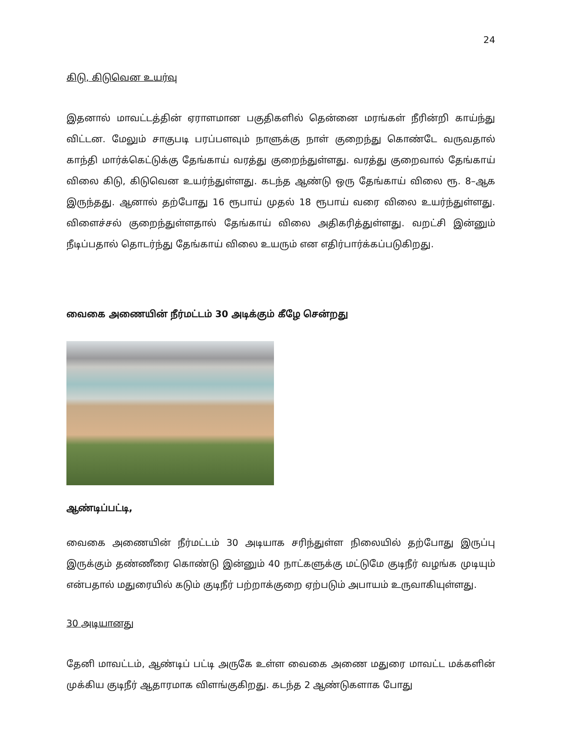24
கிடு, கிடுவென உயர்வு
இதனால் மாவட்டத்தின் ஏராளமான பகுதிகளில் தென்னை மரங்கள் நீரின்றி காய்ந்து விட்டன. மேலும் சாகுபடி பரப்பளவும் நாளுக்கு நாள் குறைந்து கொண்டே வருவதால் காந்தி மார்க்கெட்டுக்கு தேங்காய் வரத்து குறைந்துள்ளது. வரத்து குறைவால் தேங்காய் விலை கிடு, கிடுவென உயர்ந்துள்ளது. கடந்த ஆண்டு ஒரு தேங்காய் விலை ரூ. 8–ஆக இருந்தது. ஆனால் தற்போது 16 ரூபாய் முதல் 18 ரூபாய் வரை விலை உயர்ந்துள்ளது. விளைச்சல் குறைந்துள்ளதால் தேங்காய் விலை அதிகரித்துள்ளது. வறட்சி இன்னும் நீடிப்பதால் தொடர்ந்து தேங்காய் விலை உயரும் என எதிர்பார்க்கப்படுகிறது.
வைகை அணையின் நீர்மட்டம் 30 அடிக்கும் கீழே சென்றது
ஆண்டிப்பட்டி,
வைகை அணையின் நீர்மட்டம் 30 அடியாக சரிந்துள்ள நிலையில் தற்போது இருப்பு இருக்கும் தண்ணீரை கொண்டு இன்னும் 40 நாட்களுக்கு மட்டுமே குடிநீர் வழங்க முடியும் என்பதால் மதுரையில் கடும் குடிநீர் பற்றாக்குறை ஏற்படும் அபாயம் உருவாகியுள்ளது.
30 அடியானது
தேனி மாவட்டம், ஆண்டிப் பட்டி அருகே உள்ள வைகை அணை மதுரை மாவட்ட மக்களின் முக்கிய குடிநீர் ஆதாரமாக விளங்குகிறது. கடந்த 2 ஆண்டுகளாக போது